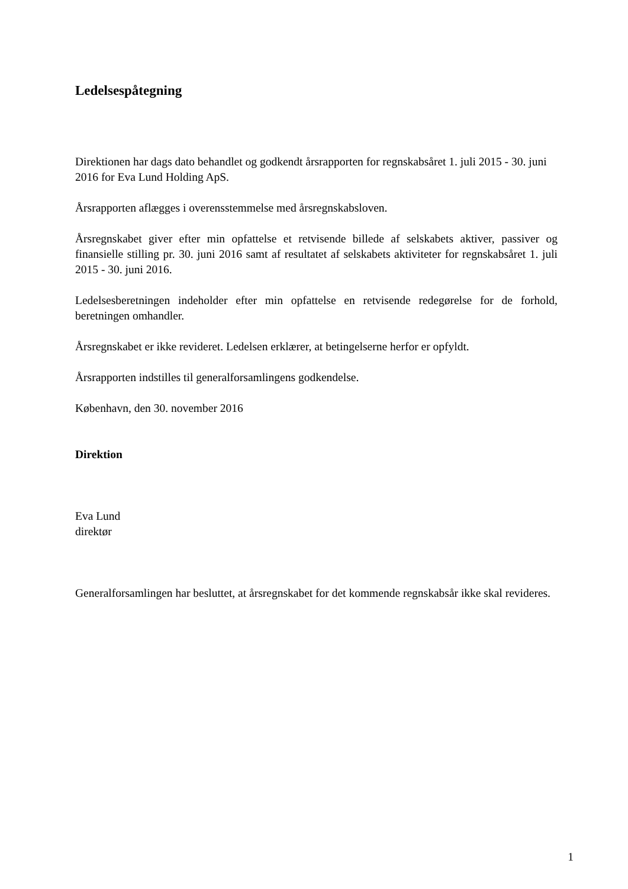Ledelsespåtegning
Direktionen har dags dato behandlet og godkendt årsrapporten for regnskabsåret 1. juli 2015 - 30. juni 2016 for Eva Lund Holding ApS.
Årsrapporten aflægges i overensstemmelse med årsregnskabsloven.
Årsregnskabet giver efter min opfattelse et retvisende billede af selskabets aktiver, passiver og finansielle stilling pr. 30. juni 2016 samt af resultatet af selskabets aktiviteter for regnskabsåret 1. juli 2015 - 30. juni 2016.
Ledelsesberetningen indeholder efter min opfattelse en retvisende redegørelse for de forhold, beretningen omhandler.
Årsregnskabet er ikke revideret. Ledelsen erklærer, at betingelserne herfor er opfyldt.
Årsrapporten indstilles til generalforsamlingens godkendelse.
København, den 30. november 2016
Direktion
Eva Lund
direktør
Generalforsamlingen har besluttet, at årsregnskabet for det kommende regnskabsår ikke skal revideres.
1